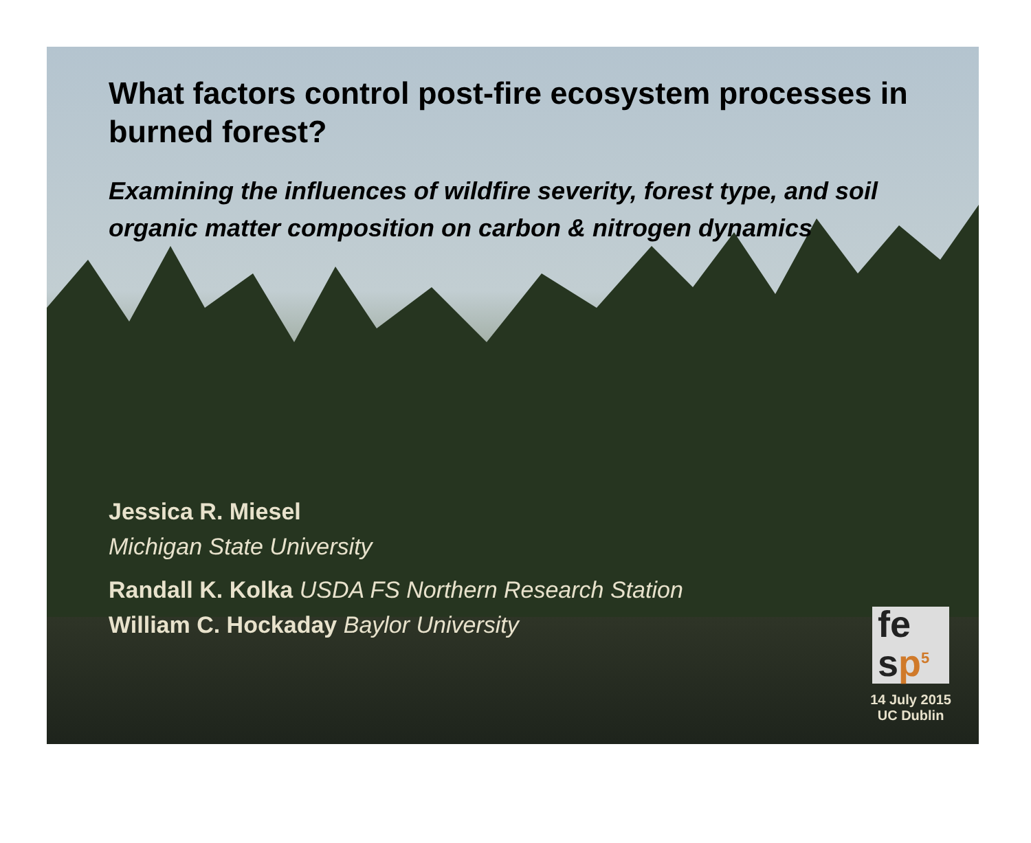What factors control post-fire ecosystem processes in burned forest?
Examining the influences of wildfire severity, forest type, and soil organic matter composition on carbon & nitrogen dynamics
Jessica R. Miesel
Michigan State University
Randall K. Kolka USDA FS Northern Research Station
William C. Hockaday Baylor University
fe
sp<sup>5</sup>
14 July 2015
UC Dublin